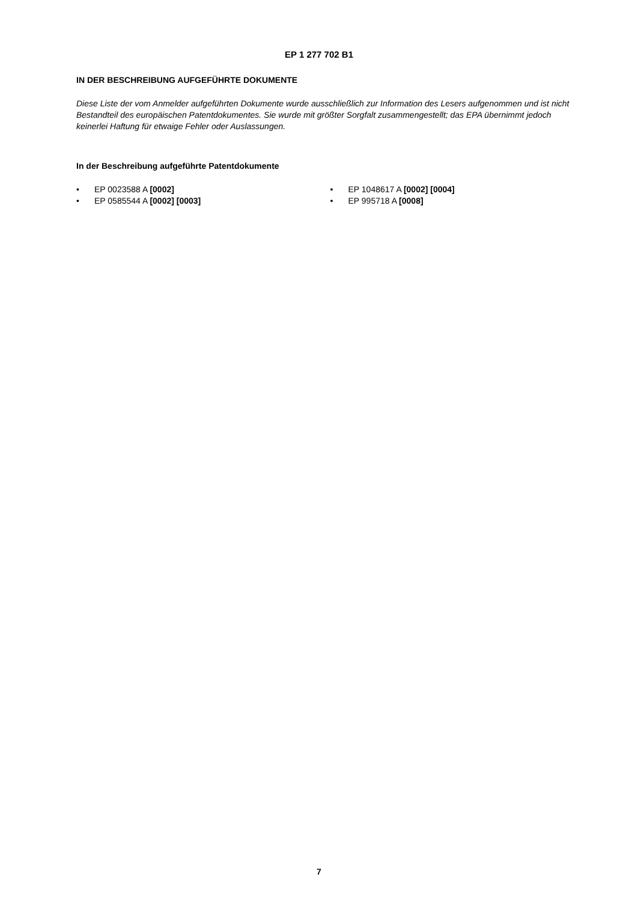EP 1 277 702 B1
IN DER BESCHREIBUNG AUFGEFÜHRTE DOKUMENTE
Diese Liste der vom Anmelder aufgeführten Dokumente wurde ausschließlich zur Information des Lesers aufgenommen und ist nicht Bestandteil des europäischen Patentdokumentes. Sie wurde mit größter Sorgfalt zusammengestellt; das EPA übernimmt jedoch keinerlei Haftung für etwaige Fehler oder Auslassungen.
In der Beschreibung aufgeführte Patentdokumente
• EP 0023588 A [0002]
• EP 0585544 A [0002] [0003]
• EP 1048617 A [0002] [0004]
• EP 995718 A [0008]
7